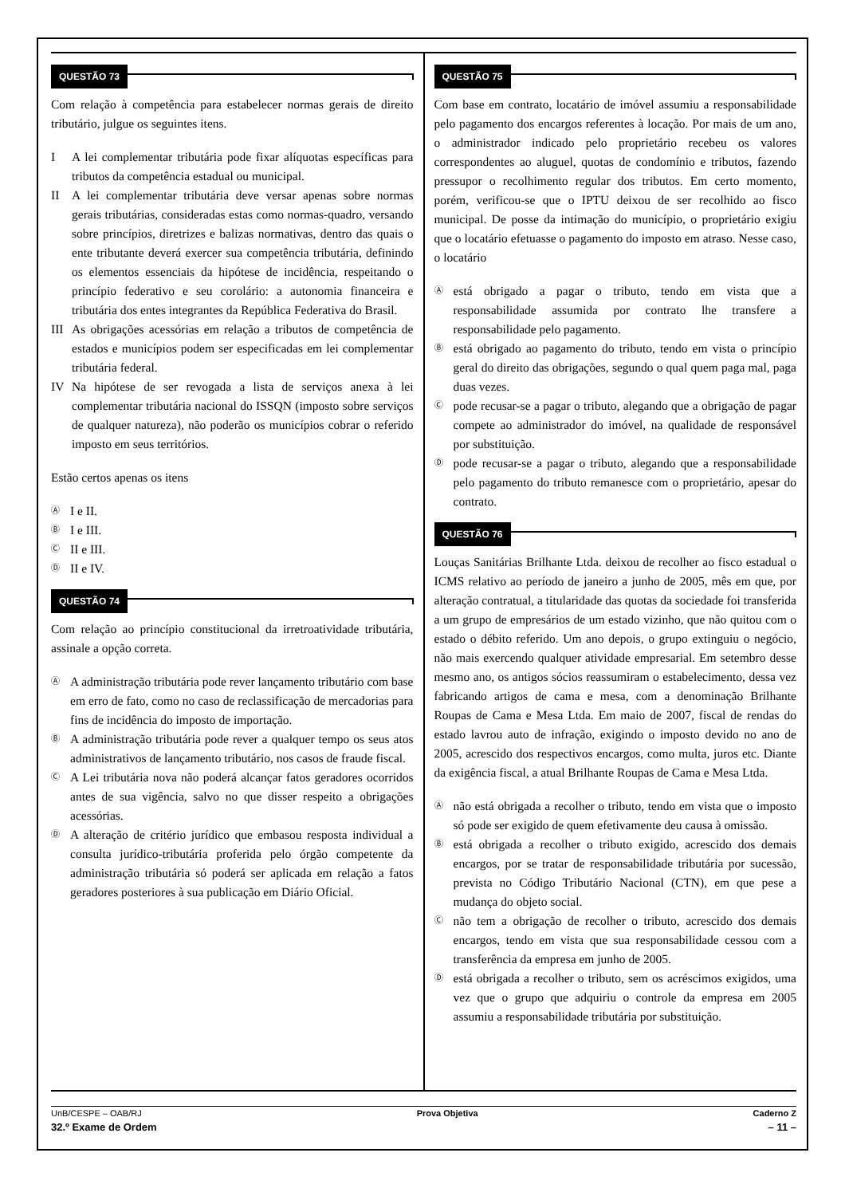QUESTÃO 73
Com relação à competência para estabelecer normas gerais de direito tributário, julgue os seguintes itens.
I A lei complementar tributária pode fixar alíquotas específicas para tributos da competência estadual ou municipal.
II A lei complementar tributária deve versar apenas sobre normas gerais tributárias, consideradas estas como normas-quadro, versando sobre princípios, diretrizes e balizas normativas, dentro das quais o ente tributante deverá exercer sua competência tributária, definindo os elementos essenciais da hipótese de incidência, respeitando o princípio federativo e seu corolário: a autonomia financeira e tributária dos entes integrantes da República Federativa do Brasil.
III
As obrigações acessórias em relação a tributos de competência de estados e municípios podem ser especificadas em lei complementar tributária federal.
IV Na hipótese de ser revogada a lista de serviços anexa à lei complementar tributária nacional do ISSQN (imposto sobre serviços de qualquer natureza), não poderão os municípios cobrar o referido imposto em seus territórios.
Estão certos apenas os itens
Ⓐ
I e II.
Ⓑ
I e III.
Ⓒ
II e III.
Ⓓ
II e IV.
QUESTÃO 74
Com relação ao princípio constitucional da irretroatividade tributária, assinale a opção correta.
Ⓐ
A administração tributária pode rever lançamento tributário com base em erro de fato, como no caso de reclassificação de mercadorias para fins de incidência do imposto de importação.
Ⓑ
A administração tributária pode rever a qualquer tempo os seus atos administrativos de lançamento tributário, nos casos de fraude fiscal.
Ⓒ
A Lei tributária nova não poderá alcançar fatos geradores ocorridos antes de sua vigência, salvo no que disser respeito a obrigações acessórias.
Ⓓ
A alteração de critério jurídico que embasou resposta individual a consulta jurídico-tributária proferida pelo órgão competente da administração tributária só poderá ser aplicada em relação a fatos geradores posteriores à sua publicação em Diário Oficial.
QUESTÃO 75
Com base em contrato, locatário de imóvel assumiu a responsabilidade pelo pagamento dos encargos referentes à locação. Por mais de um ano, o administrador indicado pelo proprietário recebeu os valores correspondentes ao aluguel, quotas de condomínio e tributos, fazendo pressupor o recolhimento regular dos tributos. Em certo momento, porém, verificou-se que o IPTU deixou de ser recolhido ao fisco municipal. De posse da intimação do município, o proprietário exigiu que o locatário efetuasse o pagamento do imposto em atraso. Nesse caso, o locatário
Ⓐ
está obrigado a pagar o tributo, tendo em vista que a responsabilidade assumida por contrato lhe transfere a responsabilidade pelo pagamento.
Ⓑ
está obrigado ao pagamento do tributo, tendo em vista o princípio geral do direito das obrigações, segundo o qual quem paga mal, paga duas vezes.
Ⓒ
pode recusar-se a pagar o tributo, alegando que a obrigação de pagar compete ao administrador do imóvel, na qualidade de responsável por substituição.
Ⓓ
pode recusar-se a pagar o tributo, alegando que a responsabilidade pelo pagamento do tributo remanesce com o proprietário, apesar do contrato.
QUESTÃO 76
Louças Sanitárias Brilhante Ltda. deixou de recolher ao fisco estadual o ICMS relativo ao período de janeiro a junho de 2005, mês em que, por alteração contratual, a titularidade das quotas da sociedade foi transferida a um grupo de empresários de um estado vizinho, que não quitou com o estado o débito referido. Um ano depois, o grupo extinguiu o negócio, não mais exercendo qualquer atividade empresarial. Em setembro desse mesmo ano, os antigos sócios reassumiram o estabelecimento, dessa vez fabricando artigos de cama e mesa, com a denominação Brilhante Roupas de Cama e Mesa Ltda. Em maio de 2007, fiscal de rendas do estado lavrou auto de infração, exigindo o imposto devido no ano de 2005, acrescido dos respectivos encargos, como multa, juros etc. Diante da exigência fiscal, a atual Brilhante Roupas de Cama e Mesa Ltda.
Ⓐ
não está obrigada a recolher o tributo, tendo em vista que o imposto só pode ser exigido de quem efetivamente deu causa à omissão.
Ⓑ
está obrigada a recolher o tributo exigido, acrescido dos demais encargos, por se tratar de responsabilidade tributária por sucessão, prevista no Código Tributário Nacional (CTN), em que pese a mudança do objeto social.
Ⓒ
não tem a obrigação de recolher o tributo, acrescido dos demais encargos, tendo em vista que sua responsabilidade cessou com a transferência da empresa em junho de 2005.
Ⓓ
está obrigada a recolher o tributo, sem os acréscimos exigidos, uma vez que o grupo que adquiriu o controle da empresa em 2005 assumiu a responsabilidade tributária por substituição.
UnB/CESPE – OAB/RJ Prova Objetiva Caderno Z
32.º Exame de Ordem – 11 –